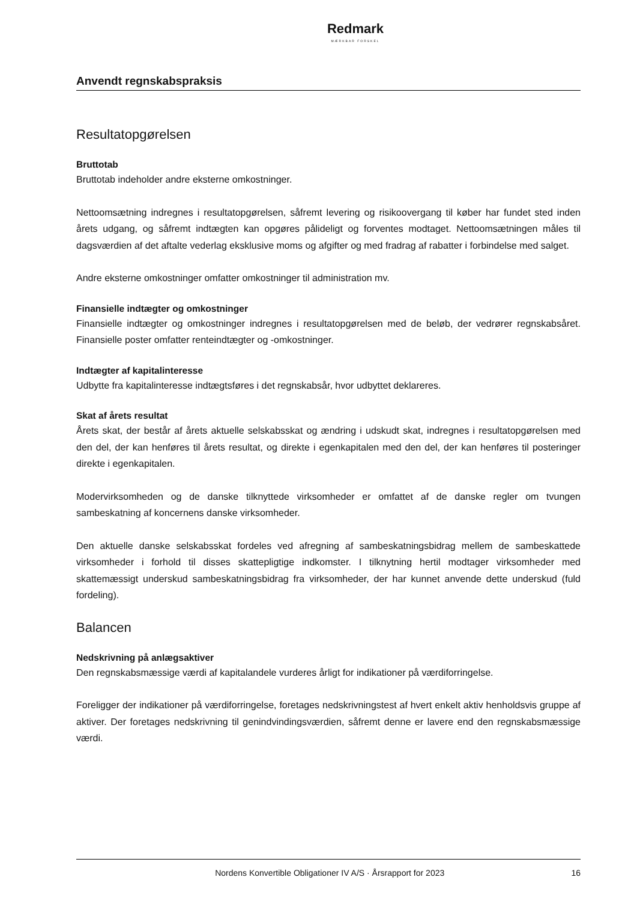Redmark
MÆRKBAR FORSKEL
Anvendt regnskabspraksis
Resultatopgørelsen
Bruttotab
Bruttotab indeholder andre eksterne omkostninger.
Nettoomsætning indregnes i resultatopgørelsen, såfremt levering og risikoovergang til køber har fundet sted inden årets udgang, og såfremt indtægten kan opgøres pålideligt og forventes modtaget. Nettoomsætningen måles til dagsværdien af det aftalte vederlag eksklusive moms og afgifter og med fradrag af rabatter i forbindelse med salget.
Andre eksterne omkostninger omfatter omkostninger til administration mv.
Finansielle indtægter og omkostninger
Finansielle indtægter og omkostninger indregnes i resultatopgørelsen med de beløb, der vedrører regnskabsåret. Finansielle poster omfatter renteindtægter og -omkostninger.
Indtægter af kapitalinteresse
Udbytte fra kapitalinteresse indtægtsføres i det regnskabsår, hvor udbyttet deklareres.
Skat af årets resultat
Årets skat, der består af årets aktuelle selskabsskat og ændring i udskudt skat, indregnes i resultatopgørelsen med den del, der kan henføres til årets resultat, og direkte i egenkapitalen med den del, der kan henføres til posteringer direkte i egenkapitalen.
Modervirksomheden og de danske tilknyttede virksomheder er omfattet af de danske regler om tvungen sambeskatning af koncernens danske virksomheder.
Den aktuelle danske selskabsskat fordeles ved afregning af sambeskatningsbidrag mellem de sambeskattede virksomheder i forhold til disses skattepligtige indkomster. I tilknytning hertil modtager virksomheder med skattemæssigt underskud sambeskatningsbidrag fra virksomheder, der har kunnet anvende dette underskud (fuld fordeling).
Balancen
Nedskrivning på anlægsaktiver
Den regnskabsmæssige værdi af kapitalandele vurderes årligt for indikationer på værdiforringelse.
Foreligger der indikationer på værdiforringelse, foretages nedskrivningstest af hvert enkelt aktiv henholdsvis gruppe af aktiver. Der foretages nedskrivning til genindvindingsværdien, såfremt denne er lavere end den regnskabsmæssige værdi.
Nordens Konvertible Obligationer IV A/S · Årsrapport for 2023 16